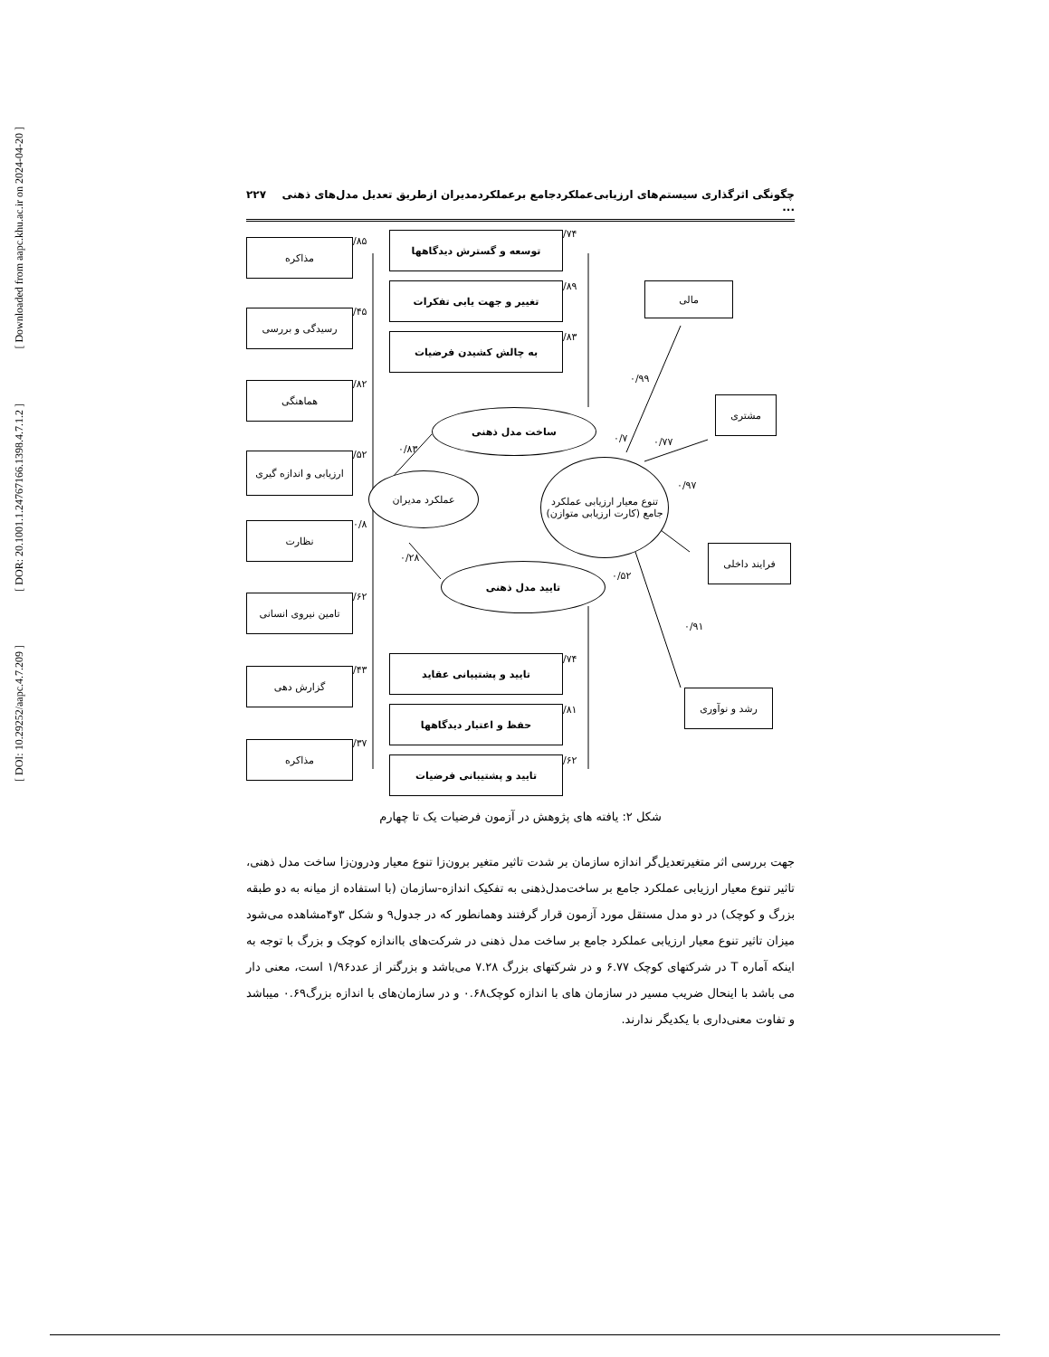[ Downloaded from aapc.khu.ac.ir on 2024-04-20 ]
[ DOR: 20.1001.1.24767166.1398.4.7.1.2 ]
[ DOI: 10.29252/aapc.4.7.209 ]
۲۲۷ چگونگی اثرگذاری سیستم‌های ارزیابی‌عملکردجامع برعملکردمدیران ازطریق تعدیل مدل‌های ذهنی ...
مذاکره
رسیدگی و بررسی
هماهنگی
ارزیابی و اندازه گیری
نظارت
تامین نیروی انسانی
گزارش دهی
مذاکره
/۸۵
/۴۵
/۸۲
/۵۲
۰/۸
/۶۲
/۴۳
/۳۷
توسعه و گسترش دیدگاهها
تغییر و جهت یابی تفکرات
به چالش کشیدن فرضیات
/۷۴
/۸۹
/۸۳
تایید و پشتیبانی عقاید
حفظ و اعتبار دیدگاهها
تایید و پشتیبانی فرضیات
/۷۴
/۸۱
/۶۲
ساخت مدل ذهنی
عملکرد مدیران
تایید مدل ذهنی
تنوع معیار ارزیابی عملکرد جامع (کارت ارزیابی متوازن)
مالی
مشتری
فرایند داخلی
رشد و نوآوری
۰/۹۹
۰/۷۷
۰/۹۷
۰/۹۱
۰/۷
۰/۵۲
۰/۸۳
۰/۲۸
شکل ۲: یافته های پژوهش در آزمون فرضیات یک تا چهارم
جهت بررسی اثر متغیرتعدیل‌گر اندازه سازمان بر شدت تاثیر متغیر برون‌زا تنوع معیار ودرون‌زا ساخت مدل ذهنی، تاثیر تنوع معیار ارزیابی عملکرد جامع بر ساخت‌مدل‌ذهنی به تفکیک اندازه-سازمان (با استفاده از میانه به دو طبقه بزرگ و کوچک) در دو مدل مستقل مورد آزمون قرار گرفتند وهمانطور که در جدول۹ و شکل ۳و۴مشاهده می‌شود میزان تاثیر تنوع معیار ارزیابی عملکرد جامع بر ساخت مدل ذهنی در شرکت‌های بااندازه کوچک و بزرگ با توجه به اینکه آماره T در شرکتهای کوچک ۶.۷۷ و در شرکتهای بزرگ ۷.۲۸ می‌باشد و بزرگتر از عدد۱/۹۶ است، معنی دار می باشد با اینحال ضریب مسیر در سازمان های با اندازه کوچک۰.۶۸ و در سازمان‌های با اندازه بزرگ۰.۶۹ میباشد و تفاوت معنی‌داری با یکدیگر ندارند.